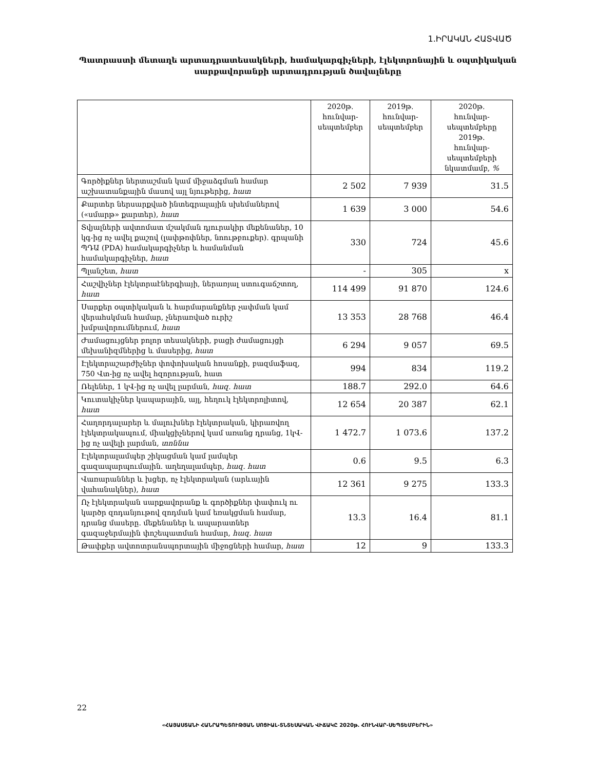1.ԻՐԱԿԱՆ ՀԱՏՎԱԾ
Պատրաստի մետաղե արտադրատեսակների, համակարգիչների, էլեկտրոնային և օպտիկական
սարքավորանքի արտադրության ծավալները
| | 2020թ. հունվար- սեպտեմբեր | 2019թ. հունվար- սեպտեմբեր | 2020թ. հունվար- սեպտեմբերը 2019թ. հունվար- սեպտեմբերի նկատմամբ, % |
| --- | --- | --- | --- |
| Գործիքներ ներտաշման կամ միջաձգման համար աշխատանքային մասով այլ նյութերից, հատ | 2 502 | 7 939 | 31.5 |
| Քարտեր ներսարքված ինտեգրալային սխեմաներով («սմարթ» քարտեր), հատ | 1 639 | 3 000 | 54.6 |
| Տվյալների ավտոմատ մշակման դյուրակիր մեքենաներ, 10 կգ-ից ոչ ավել քաշով (լափթոփներ, նոութբուքեր). գրպանի ՊԴԱ (PDA) համակարգիչներ և համանման համակարգիչներ, հատ | 330 | 724 | 45.6 |
| Պլանշետ, հատ | - | 305 | x |
| Հաշվիչներ էլեկտրաէներգիայի, ներառյալ ստուգաճշտող, հատ | 114 499 | 91 870 | 124.6 |
| Սարքեր օպտիկական և հարմարանքներ չափման կամ վերահսկման համար, չներառված ուրիշ խմբավորումներում, հատ | 13 353 | 28 768 | 46.4 |
| Ժամացույցներ բոլոր տեսակների, բացի ժամացույցի մեխանիզմներից և մասերից, հատ | 6 294 | 9 057 | 69.5 |
| Էլեկտրաշարժիչներ փոփոխական հոսանքի, բազմաֆազ, 750 Վտ-ից ոչ ավել հզորության, հատ | 994 | 834 | 119.2 |
| Ռելեներ, 1 կՎ-ից ոչ ավել լարման, հազ. հատ | 188.7 | 292.0 | 64.6 |
| Կուտակիչներ կապարային, այլ, հեղուկ էլեկտրոլիտով, հատ | 12 654 | 20 387 | 62.1 |
| Հաղորդալարեր և մալուխներ էլեկտրական, կիրառվող էլեկտրակապում, միակցիչներով կամ առանց դրանց, 1կՎ-ից ոչ ավելի լարման, տոննա | 1 472.7 | 1 073.6 | 137.2 |
| Էլեկտրալամպեր շիկացման կամ լամպեր գազապարպումային. աղեղալամպեր, հազ. հատ | 0.6 | 9.5 | 6.3 |
| Վառարաններ և խցեր, ոչ էլեկտրական (արևային վահանակներ), հատ | 12 361 | 9 275 | 133.3 |
| Ոչ էլեկտրական սարքավորանք և գործիքներ փափուկ ու կարծր զոդանյութով զոդման կամ եռակցման համար, դրանց մասերը. մեքենաներ և ապարատներ գազաջերմային փոշեպատման համար, հազ. հատ | 13.3 | 16.4 | 81.1 |
| Թափքեր ավտոտրանսպորտային միջոցների համար, հատ | 12 | 9 | 133.3 |
22
«ՀԱՅԱՍՏԱՆԻ ՀԱՆՐԱՊԵՏՈՒԹՅԱՆ ՍՈՑԻԱԼ-ՏՆՏԵՍԱԿԱՆ ՎԻՃԱԿԸ 2020թ. ՀՈՒՆՎԱՐ-ՍԵՊՏԵՄԲԵՐԻՆ»